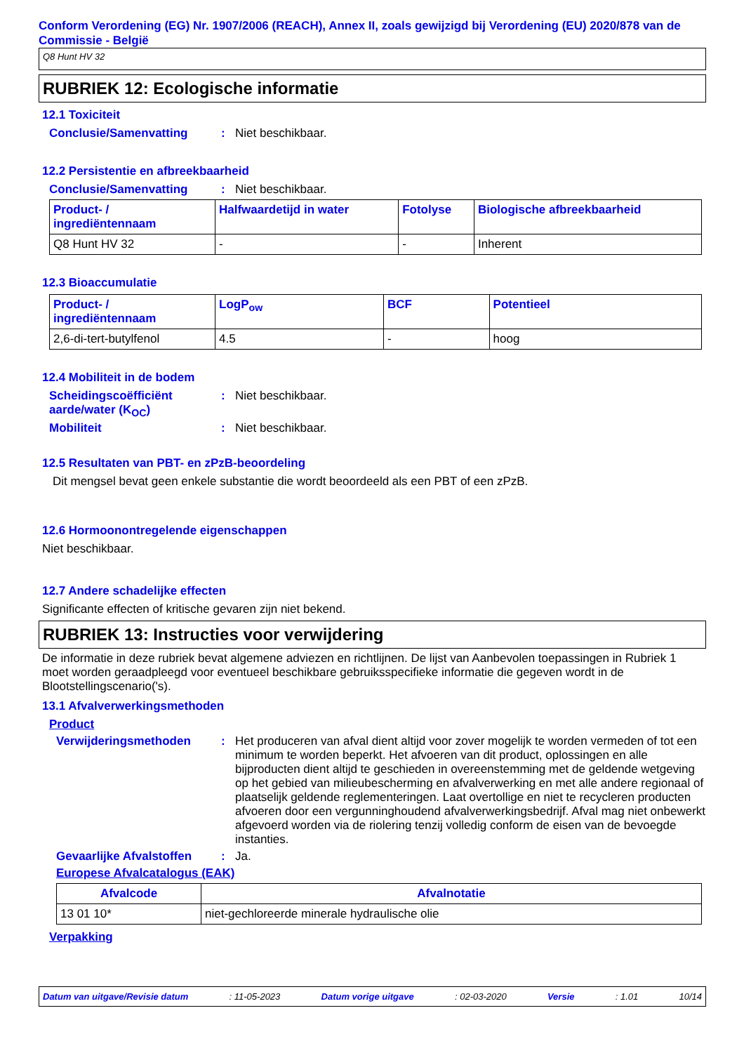Conform Verordening (EG) Nr. 1907/2006 (REACH), Annex II, zoals gewijzigd bij Verordening (EU) 2020/878 van de Commissie - België
Q8 Hunt HV 32
RUBRIEK 12: Ecologische informatie
12.1 Toxiciteit
Conclusie/Samenvatting : Niet beschikbaar.
12.2 Persistentie en afbreekbaarheid
Conclusie/Samenvatting : Niet beschikbaar.
| Product- / ingrediëntennaam | Halfwaardetijd in water | Fotolyse | Biologische afbreekbaarheid |
| --- | --- | --- | --- |
| Q8 Hunt HV 32 | - | - | Inherent |
12.3 Bioaccumulatie
| Product- / ingrediëntennaam | LogP<sub>ow</sub> | BCF | Potentieel |
| --- | --- | --- | --- |
| 2,6-di-tert-butylfenol | 4.5 | - | hoog |
12.4 Mobiliteit in de bodem
Scheidingscoëfficiënt aarde/water (K<sub>OC</sub>)
: Niet beschikbaar.
Mobiliteit : Niet beschikbaar.
12.5 Resultaten van PBT- en zPzB-beoordeling
Dit mengsel bevat geen enkele substantie die wordt beoordeeld als een PBT of een zPzB.
12.6 Hormoonontregelende eigenschappen
Niet beschikbaar.
12.7 Andere schadelijke effecten
Significante effecten of kritische gevaren zijn niet bekend.
RUBRIEK 13: Instructies voor verwijdering
De informatie in deze rubriek bevat algemene adviezen en richtlijnen. De lijst van Aanbevolen toepassingen in Rubriek 1 moet worden geraadpleegd voor eventueel beschikbare gebruiksspecifieke informatie die gegeven wordt in de Blootstellingscenario('s).
13.1 Afvalverwerkingsmethoden
Product
Verwijderingsmethoden : Het produceren van afval dient altijd voor zover mogelijk te worden vermeden of tot een minimum te worden beperkt. Het afvoeren van dit product, oplossingen en alle bijproducten dient altijd te geschieden in overeenstemming met de geldende wetgeving op het gebied van milieubescherming en afvalverwerking en met alle andere regionaal of plaatselijk geldende reglementeringen. Laat overtollige en niet te recycleren producten afvoeren door een vergunninghoudend afvalverwerkingsbedrijf. Afval mag niet onbewerkt afgevoerd worden via de riolering tenzij volledig conform de eisen van de bevoegde instanties.
Gevaarlijke Afvalstoffen
: Ja.
Europese Afvalcatalogus (EAK)
| Afvalcode | Afvalnotatie |
| --- | --- |
| 13 01 10* | niet-gechloreerde minerale hydraulische olie |
Verpakking
Datum van uitgave/Revisie datum: 11-05-2023 Datum vorige uitgave: 02-03-2020 Versie: 1.01 10/14